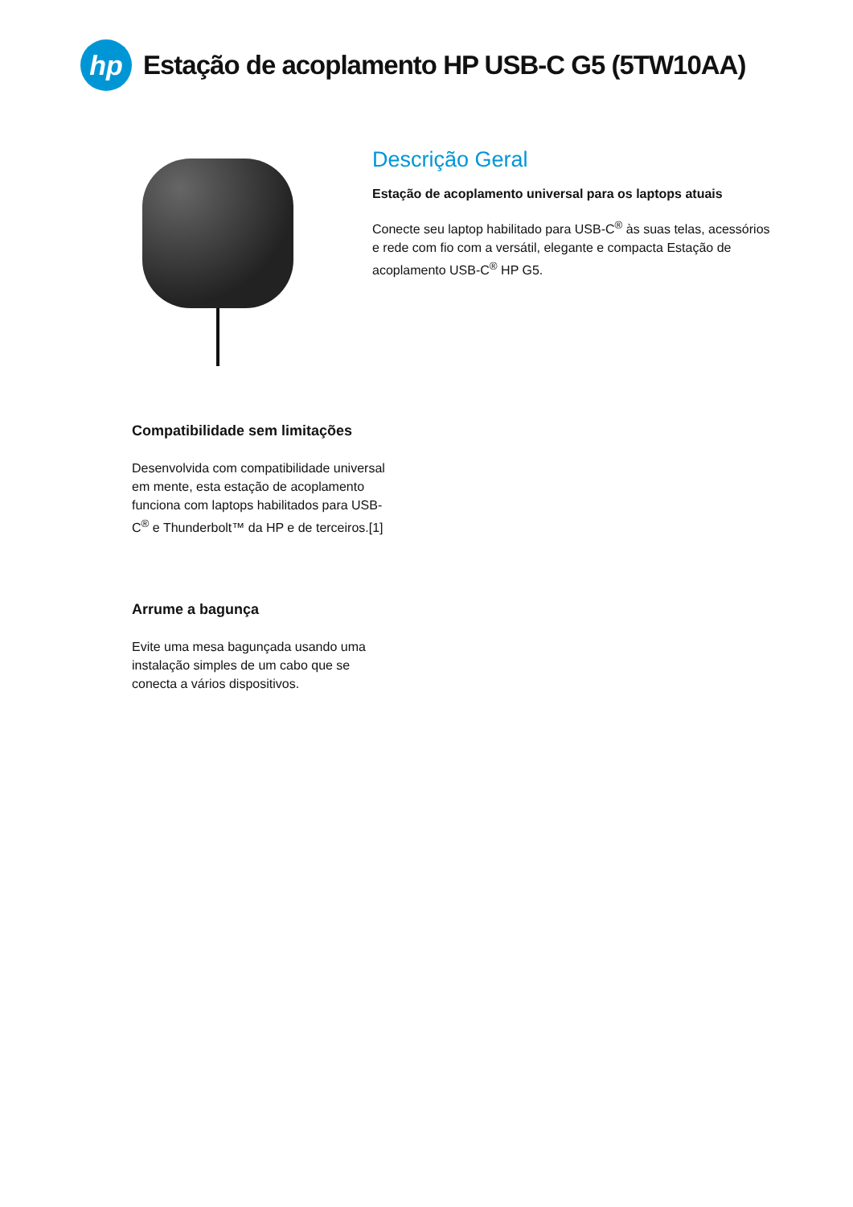hp
Estação de acoplamento HP USB-C G5 (5TW10AA)
Descrição Geral
Estação de acoplamento universal para os laptops atuais
Conecte seu laptop habilitado para USB-C<sup>®</sup> às suas telas, acessórios e rede com fio com a versátil, elegante e compacta Estação de acoplamento USB-C<sup>®</sup> HP G5.
Compatibilidade sem limitações
Desenvolvida com compatibilidade universal em mente, esta estação de acoplamento funciona com laptops habilitados para USB-C<sup>®</sup> e Thunderbolt™ da HP e de terceiros.[1]
Arrume a bagunça
Evite uma mesa bagunçada usando uma instalação simples de um cabo que se conecta a vários dispositivos.